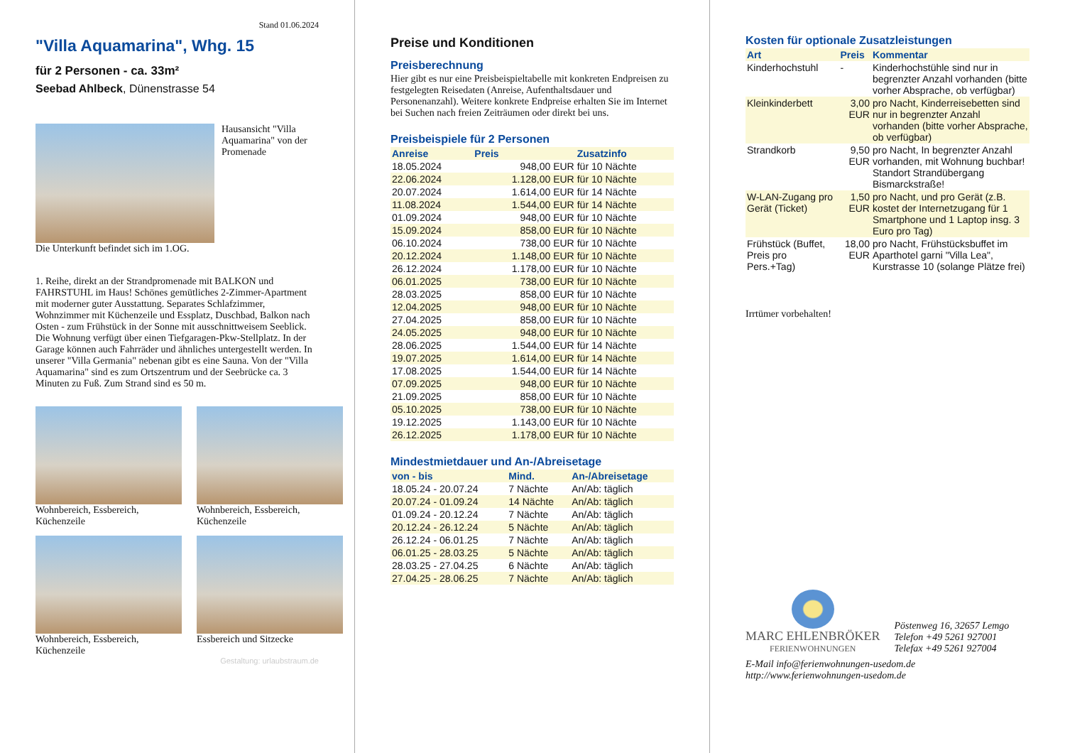Stand 01.06.2024
"Villa Aquamarina", Whg. 15
für 2 Personen - ca. 33m²
Seebad Ahlbeck, Dünenstrasse 54
Hausansicht "Villa Aquamarina" von der Promenade
Die Unterkunft befindet sich im 1.OG.
1. Reihe, direkt an der Strandpromenade mit BALKON und FAHRSTUHL im Haus! Schönes gemütliches 2-Zimmer-Apartment mit moderner guter Ausstattung. Separates Schlafzimmer, Wohnzimmer mit Küchenzeile und Essplatz, Duschbad, Balkon nach Osten - zum Frühstück in der Sonne mit ausschnittweisem Seeblick. Die Wohnung verfügt über einen Tiefgaragen-Pkw-Stellplatz. In der Garage können auch Fahrräder und ähnliches untergestellt werden. In unserer "Villa Germania" nebenan gibt es eine Sauna. Von der "Villa Aquamarina" sind es zum Ortszentrum und der Seebrücke ca. 3 Minuten zu Fuß. Zum Strand sind es 50 m.
Wohnbereich, Essbereich, Küchenzeile
Wohnbereich, Essbereich, Küchenzeile
Wohnbereich, Essbereich, Küchenzeile
Essbereich und Sitzecke
Gestaltung: urlaubstraum.de
Preise und Konditionen
Preisberechnung
Hier gibt es nur eine Preisbeispieltabelle mit konkreten Endpreisen zu festgelegten Reisedaten (Anreise, Aufenthaltsdauer und Personenanzahl). Weitere konkrete Endpreise erhalten Sie im Internet bei Suchen nach freien Zeiträumen oder direkt bei uns.
Preisbeispiele für 2 Personen
| Anreise | Preis | Zusatzinfo |
| --- | --- | --- |
| 18.05.2024 | 948,00 EUR | für 10 Nächte |
| 22.06.2024 | 1.128,00 EUR | für 10 Nächte |
| 20.07.2024 | 1.614,00 EUR | für 14 Nächte |
| 11.08.2024 | 1.544,00 EUR | für 14 Nächte |
| 01.09.2024 | 948,00 EUR | für 10 Nächte |
| 15.09.2024 | 858,00 EUR | für 10 Nächte |
| 06.10.2024 | 738,00 EUR | für 10 Nächte |
| 20.12.2024 | 1.148,00 EUR | für 10 Nächte |
| 26.12.2024 | 1.178,00 EUR | für 10 Nächte |
| 06.01.2025 | 738,00 EUR | für 10 Nächte |
| 28.03.2025 | 858,00 EUR | für 10 Nächte |
| 12.04.2025 | 948,00 EUR | für 10 Nächte |
| 27.04.2025 | 858,00 EUR | für 10 Nächte |
| 24.05.2025 | 948,00 EUR | für 10 Nächte |
| 28.06.2025 | 1.544,00 EUR | für 14 Nächte |
| 19.07.2025 | 1.614,00 EUR | für 14 Nächte |
| 17.08.2025 | 1.544,00 EUR | für 14 Nächte |
| 07.09.2025 | 948,00 EUR | für 10 Nächte |
| 21.09.2025 | 858,00 EUR | für 10 Nächte |
| 05.10.2025 | 738,00 EUR | für 10 Nächte |
| 19.12.2025 | 1.143,00 EUR | für 10 Nächte |
| 26.12.2025 | 1.178,00 EUR | für 10 Nächte |
Mindestmietdauer und An-/Abreisetage
| von - bis | Mind. | An-/Abreisetage |
| --- | --- | --- |
| 18.05.24 - 20.07.24 | 7 Nächte | An/Ab: täglich |
| 20.07.24 - 01.09.24 | 14 Nächte | An/Ab: täglich |
| 01.09.24 - 20.12.24 | 7 Nächte | An/Ab: täglich |
| 20.12.24 - 26.12.24 | 5 Nächte | An/Ab: täglich |
| 26.12.24 - 06.01.25 | 7 Nächte | An/Ab: täglich |
| 06.01.25 - 28.03.25 | 5 Nächte | An/Ab: täglich |
| 28.03.25 - 27.04.25 | 6 Nächte | An/Ab: täglich |
| 27.04.25 - 28.06.25 | 7 Nächte | An/Ab: täglich |
Kosten für optionale Zusatzleistungen
| Art | Preis | Kommentar |
| --- | --- | --- |
| Kinderhochstuhl | - | Kinderhochstühle sind nur in begrenzter Anzahl vorhanden (bitte vorher Absprache, ob verfügbar) |
| Kleinkinderbett | 3,00 EUR | pro Nacht, Kinderreisebetten sind nur in begrenzter Anzahl vorhanden (bitte vorher Absprache, ob verfügbar) |
| Strandkorb | 9,50 EUR | pro Nacht, In begrenzter Anzahl vorhanden, mit Wohnung buchbar! Standort Strandübergang Bismarckstraße! |
| W-LAN-Zugang pro Gerät (Ticket) | 1,50 EUR | pro Nacht, und pro Gerät (z.B. kostet der Internetzugang für 1 Smartphone und 1 Laptop insg. 3 Euro pro Tag) |
| Frühstück (Buffet, Preis pro Pers.+Tag) | 18,00 EUR | pro Nacht, Frühstücksbuffet im Aparthotel garni "Villa Lea", Kurstrasse 10 (solange Plätze frei) |
Irrtümer vorbehalten!
MARC EHLENBRÖKER
FERIENWOHNUNGEN
Pöstenweg 16, 32657 Lemgo
Telefon +49 5261 927001
Telefax +49 5261 927004
E-Mail info@ferienwohnungen-usedom.de
http://www.ferienwohnungen-usedom.de